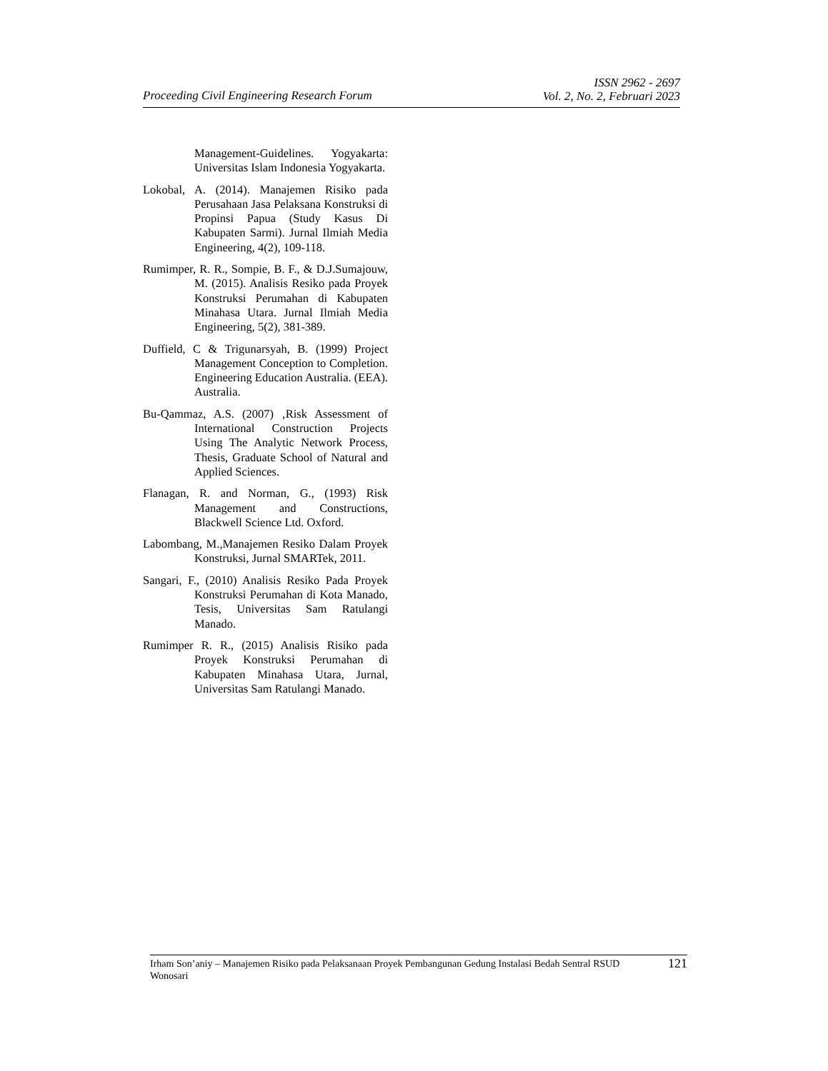Proceeding Civil Engineering Research Forum ISSN 2962 - 2697
Vol. 2, No. 2, Februari 2023
Management-Guidelines. Yogyakarta: Universitas Islam Indonesia Yogyakarta.
Lokobal, A. (2014). Manajemen Risiko pada Perusahaan Jasa Pelaksana Konstruksi di Propinsi Papua (Study Kasus Di Kabupaten Sarmi). Jurnal Ilmiah Media Engineering, 4(2), 109-118.
Rumimper, R. R., Sompie, B. F., & D.J.Sumajouw, M. (2015). Analisis Resiko pada Proyek Konstruksi Perumahan di Kabupaten Minahasa Utara. Jurnal Ilmiah Media Engineering, 5(2), 381-389.
Duffield, C & Trigunarsyah, B. (1999) Project Management Conception to Completion. Engineering Education Australia. (EEA). Australia.
Bu-Qammaz, A.S. (2007) ‚Risk Assessment of International Construction Projects Using The Analytic Network Process, Thesis, Graduate School of Natural and Applied Sciences.
Flanagan, R. and Norman, G., (1993) Risk Management and Constructions, Blackwell Science Ltd. Oxford.
Labombang, M.,Manajemen Resiko Dalam Proyek Konstruksi, Jurnal SMARTek, 2011.
Sangari, F., (2010) Analisis Resiko Pada Proyek Konstruksi Perumahan di Kota Manado, Tesis, Universitas Sam Ratulangi Manado.
Rumimper R. R., (2015) Analisis Risiko pada Proyek Konstruksi Perumahan di Kabupaten Minahasa Utara, Jurnal, Universitas Sam Ratulangi Manado.
Irham Son’aniy – Manajemen Risiko pada Pelaksanaan Proyek Pembangunan Gedung Instalasi Bedah Sentral RSUD Wonosari 121